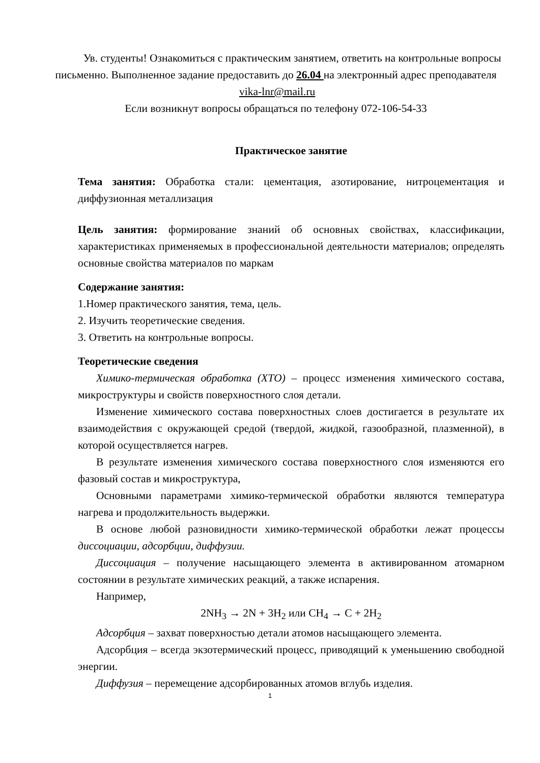Ув. студенты! Ознакомиться с практическим занятием, ответить на контрольные вопросы письменно. Выполненное задание предоставить до 26.04 на электронный адрес преподавателя vika-lnr@mail.ru
Если возникнут вопросы обращаться по телефону 072-106-54-33
Практическое занятие
Тема занятия: Обработка стали: цементация, азотирование, нитроцементация и диффузионная металлизация
Цель занятия: формирование знаний об основных свойствах, классификации, характеристиках применяемых в профессиональной деятельности материалов; определять основные свойства материалов по маркам
Содержание занятия:
1.Номер практического занятия, тема, цель.
2. Изучить теоретические сведения.
3. Ответить на контрольные вопросы.
Теоретические сведения
Химико-термическая обработка (ХТО) – процесс изменения химического состава, микроструктуры и свойств поверхностного слоя детали.
Изменение химического состава поверхностных слоев достигается в результате их взаимодействия с окружающей средой (твердой, жидкой, газообразной, плазменной), в которой осуществляется нагрев.
В результате изменения химического состава поверхностного слоя изменяются его фазовый состав и микроструктура,
Основными параметрами химико-термической обработки являются температура нагрева и продолжительность выдержки.
В основе любой разновидности химико-термической обработки лежат процессы диссоциации, адсорбции, диффузии.
Диссоциация – получение насыщающего элемента в активированном атомарном состоянии в результате химических реакций, а также испарения.
Например,
2NH<sub>3</sub> → 2N + 3H<sub>2</sub> или CH<sub>4</sub> → C + 2H<sub>2</sub>
Адсорбция – захват поверхностью детали атомов насыщающего элемента.
Адсорбция – всегда экзотермический процесс, приводящий к уменьшению свободной энергии.
Диффузия – перемещение адсорбированных атомов вглубь изделия.
1